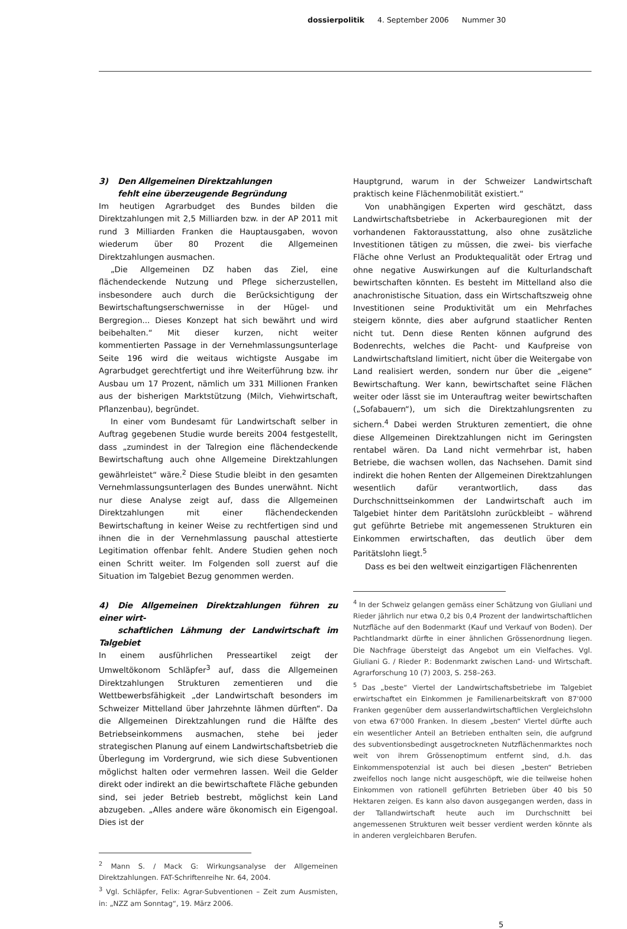dossierpolitik 4. September 2006 Nummer 30
3) Den Allgemeinen Direktzahlungen
fehlt eine überzeugende Begründung
Im heutigen Agrarbudget des Bundes bilden die Direktzahlungen mit 2,5 Milliarden bzw. in der AP 2011 mit rund 3 Milliarden Franken die Hauptausgaben, wovon wiederum über 80 Prozent die Allgemeinen Direktzahlungen ausmachen.
„Die Allgemeinen DZ haben das Ziel, eine flächendeckende Nutzung und Pflege sicherzustellen, insbesondere auch durch die Berücksichtigung der Bewirtschaftungserschwernisse in der Hügel- und Bergregion... Dieses Konzept hat sich bewährt und wird beibehalten.“ Mit dieser kurzen, nicht weiter kommentierten Passage in der Vernehmlassungsunterlage Seite 196 wird die weitaus wichtigste Ausgabe im Agrarbudget gerechtfertigt und ihre Weiterführung bzw. ihr Ausbau um 17 Prozent, nämlich um 331 Millionen Franken aus der bisherigen Marktstützung (Milch, Viehwirtschaft, Pflanzenbau), begründet.
In einer vom Bundesamt für Landwirtschaft selber in Auftrag gegebenen Studie wurde bereits 2004 festgestellt, dass „zumindest in der Talregion eine flächendeckende Bewirtschaftung auch ohne Allgemeine Direktzahlungen gewährleistet“ wäre.<sup>2</sup> Diese Studie bleibt in den gesamten Vernehmlassungsunterlagen des Bundes unerwähnt. Nicht nur diese Analyse zeigt auf, dass die Allgemeinen Direktzahlungen mit einer flächendeckenden Bewirtschaftung in keiner Weise zu rechtfertigen sind und ihnen die in der Vernehmlassung pauschal attestierte Legitimation offenbar fehlt. Andere Studien gehen noch einen Schritt weiter. Im Folgenden soll zuerst auf die Situation im Talgebiet Bezug genommen werden.
4) Die Allgemeinen Direktzahlungen führen zu einer wirt-
schaftlichen Lähmung der Landwirtschaft im Talgebiet
In einem ausführlichen Presseartikel zeigt der Umweltökonom Schläpfer<sup>3</sup> auf, dass die Allgemeinen Direktzahlungen Strukturen zementieren und die Wettbewerbsfähigkeit „der Landwirtschaft besonders im Schweizer Mittelland über Jahrzehnte lähmen dürften“. Da die Allgemeinen Direktzahlungen rund die Hälfte des Betriebseinkommens ausmachen, stehe bei jeder strategischen Planung auf einem Landwirtschaftsbetrieb die Überlegung im Vordergrund, wie sich diese Subventionen möglichst halten oder vermehren lassen. Weil die Gelder direkt oder indirekt an die bewirtschaftete Fläche gebunden sind, sei jeder Betrieb bestrebt, möglichst kein Land abzugeben. „Alles andere wäre ökonomisch ein Eigengoal. Dies ist der
<sup>2</sup> Mann S. / Mack G: Wirkungsanalyse der Allgemeinen Direktzahlungen. FAT-Schriftenreihe Nr. 64, 2004.
<sup>3</sup> Vgl. Schläpfer, Felix: Agrar-Subventionen – Zeit zum Ausmisten, in: „NZZ am Sonntag“, 19. März 2006.
Hauptgrund, warum in der Schweizer Landwirtschaft praktisch keine Flächenmobilität existiert.“
Von unabhängigen Experten wird geschätzt, dass Landwirtschaftsbetriebe in Ackerbauregionen mit der vorhandenen Faktorausstattung, also ohne zusätzliche Investitionen tätigen zu müssen, die zwei- bis vierfache Fläche ohne Verlust an Produktequalität oder Ertrag und ohne negative Auswirkungen auf die Kulturlandschaft bewirtschaften könnten. Es besteht im Mittelland also die anachronistische Situation, dass ein Wirtschaftszweig ohne Investitionen seine Produktivität um ein Mehrfaches steigern könnte, dies aber aufgrund staatlicher Renten nicht tut. Denn diese Renten können aufgrund des Bodenrechts, welches die Pacht- und Kaufpreise von Landwirtschaftsland limitiert, nicht über die Weitergabe von Land realisiert werden, sondern nur über die „eigene“ Bewirtschaftung. Wer kann, bewirtschaftet seine Flächen weiter oder lässt sie im Unterauftrag weiter bewirtschaften („Sofabauern“), um sich die Direktzahlungsrenten zu sichern.<sup>4</sup> Dabei werden Strukturen zementiert, die ohne diese Allgemeinen Direktzahlungen nicht im Geringsten rentabel wären. Da Land nicht vermehrbar ist, haben Betriebe, die wachsen wollen, das Nachsehen. Damit sind indirekt die hohen Renten der Allgemeinen Direktzahlungen wesentlich dafür verantwortlich, dass das Durchschnittseinkommen der Landwirtschaft auch im Talgebiet hinter dem Paritätslohn zurückbleibt – während gut geführte Betriebe mit angemessenen Strukturen ein Einkommen erwirtschaften, das deutlich über dem Paritätslohn liegt.<sup>5</sup>
Dass es bei den weltweit einzigartigen Flächenrenten
<sup>4</sup> In der Schweiz gelangen gemäss einer Schätzung von Giuliani und Rieder jährlich nur etwa 0,2 bis 0,4 Prozent der landwirtschaftlichen Nutzfläche auf den Bodenmarkt (Kauf und Verkauf von Boden). Der Pachtlandmarkt dürfte in einer ähnlichen Grössenordnung liegen. Die Nachfrage übersteigt das Angebot um ein Vielfaches. Vgl. Giuliani G. / Rieder P.: Bodenmarkt zwischen Land- und Wirtschaft. Agrarforschung 10 (7) 2003, S. 258–263.
<sup>5</sup> Das „beste“ Viertel der Landwirtschaftsbetriebe im Talgebiet erwirtschaftet ein Einkommen je Familienarbeitskraft von 87'000 Franken gegenüber dem ausserlandwirtschaftlichen Vergleichslohn von etwa 67'000 Franken. In diesem „besten“ Viertel dürfte auch ein wesentlicher Anteil an Betrieben enthalten sein, die aufgrund des subventionsbedingt ausgetrockneten Nutzflächenmarktes noch weit von ihrem Grössenoptimum entfernt sind, d.h. das Einkommenspotenzial ist auch bei diesen „besten“ Betrieben zweifellos noch lange nicht ausgeschöpft, wie die teilweise hohen Einkommen von rationell geführten Betrieben über 40 bis 50 Hektaren zeigen. Es kann also davon ausgegangen werden, dass in der Tallandwirtschaft heute auch im Durchschnitt bei angemessenen Strukturen weit besser verdient werden könnte als in anderen vergleichbaren Berufen.
5